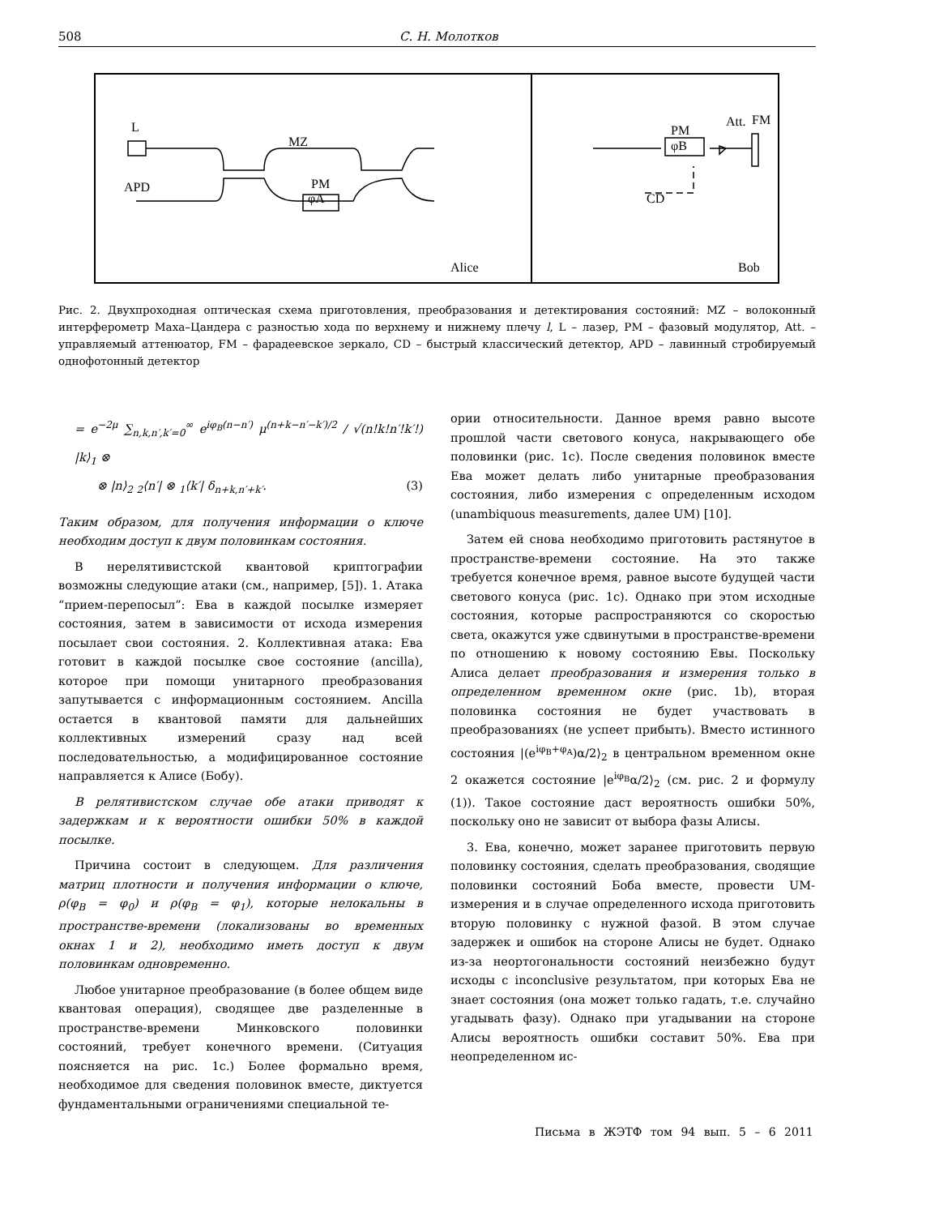508 С. Н. Молотков
L
MZ
APD
PM
φA
Alice
Att.
FM
PM
φB
CD
Bob
Рис. 2. Двухпроходная оптическая схема приготовления, преобразования и детектирования состояний: MZ – волоконный интерферометр Маха–Цандера с разностью хода по верхнему и нижнему плечу l, L – лазер, PM – фазовый модулятор, Att. – управляемый аттенюатор, FM – фарадеевское зеркало, CD – быстрый классический детектор, APD – лавинный стробируемый однофотонный детектор
= e<sup>−2μ</sup> ∑<sub>n,k,n′,k′=0</sub><sup>∞</sup> e<sup>iφ<sub>B</sub>(n−n′)</sup> μ<sup>(n+k−n′−k′)/2</sup> / √(n!k!n′!k′!) |k⟩<sub>1</sub> ⊗
⊗ |n⟩<sub>2</sub> <sub>2</sub>⟨n′| ⊗ <sub>1</sub>⟨k′| δ<sub>n+k,n′+k′</sub>. (3)
Таким образом, для получения информации о ключе необходим доступ к двум половинкам состояния.
В нерелятивистской квантовой криптографии возможны следующие атаки (см., например, [5]). 1. Атака “прием-перепосыл”: Ева в каждой посылке измеряет состояния, затем в зависимости от исхода измерения посылает свои состояния. 2. Коллективная атака: Ева готовит в каждой посылке свое состояние (ancilla), которое при помощи унитарного преобразования запутывается с информационным состоянием. Ancilla остается в квантовой памяти для дальнейших коллективных измерений сразу над всей последовательностью, а модифицированное состояние направляется к Алисе (Бобу).
В релятивистском случае обе атаки приводят к задержкам и к вероятности ошибки 50% в каждой посылке.
Причина состоит в следующем. Для различения матриц плотности и получения информации о ключе, ρ(φ<sub>B</sub> = φ<sub>0</sub>) и ρ(φ<sub>B</sub> = φ<sub>1</sub>), которые нелокальны в пространстве-времени (локализованы во временных окнах 1 и 2), необходимо иметь доступ к двум половинкам одновременно.
Любое унитарное преобразование (в более общем виде квантовая операция), сводящее две разделенные в пространстве-времени Минковского половинки состояний, требует конечного времени. (Ситуация поясняется на рис. 1c.) Более формально время, необходимое для сведения половинок вместе, диктуется фундаментальными ограничениями специальной те-
ории относительности. Данное время равно высоте прошлой части светового конуса, накрывающего обе половинки (рис. 1c). После сведения половинок вместе Ева может делать либо унитарные преобразования состояния, либо измерения с определенным исходом (unambiquous measurements, далее UM) [10].
Затем ей снова необходимо приготовить растянутое в пространстве-времени состояние. На это также требуется конечное время, равное высоте будущей части светового конуса (рис. 1c). Однако при этом исходные состояния, которые распространяются со скоростью света, окажутся уже сдвинутыми в пространстве-времени по отношению к новому состоянию Евы. Поскольку Алиса делает преобразования и измерения только в определенном временном окне (рис. 1b), вторая половинка состояния не будет участвовать в преобразованиях (не успеет прибыть). Вместо истинного состояния |(e<sup>iφ<sub>B</sub>+φ<sub>A</sub></sup>)α/2⟩<sub>2</sub> в центральном временном окне 2 окажется состояние |e<sup>iφ<sub>B</sub></sup>α/2⟩<sub>2</sub> (см. рис. 2 и формулу (1)). Такое состояние даст вероятность ошибки 50%, поскольку оно не зависит от выбора фазы Алисы.
3. Ева, конечно, может заранее приготовить первую половинку состояния, сделать преобразования, сводящие половинки состояний Боба вместе, провести UM-измерения и в случае определенного исхода приготовить вторую половинку с нужной фазой. В этом случае задержек и ошибок на стороне Алисы не будет. Однако из-за неортогональности состояний неизбежно будут исходы с inconclusive результатом, при которых Ева не знает состояния (она может только гадать, т.е. случайно угадывать фазу). Однако при угадывании на стороне Алисы вероятность ошибки составит 50%. Ева при неопределенном ис-
Письма в ЖЭТФ том 94 вып. 5 – 6 2011